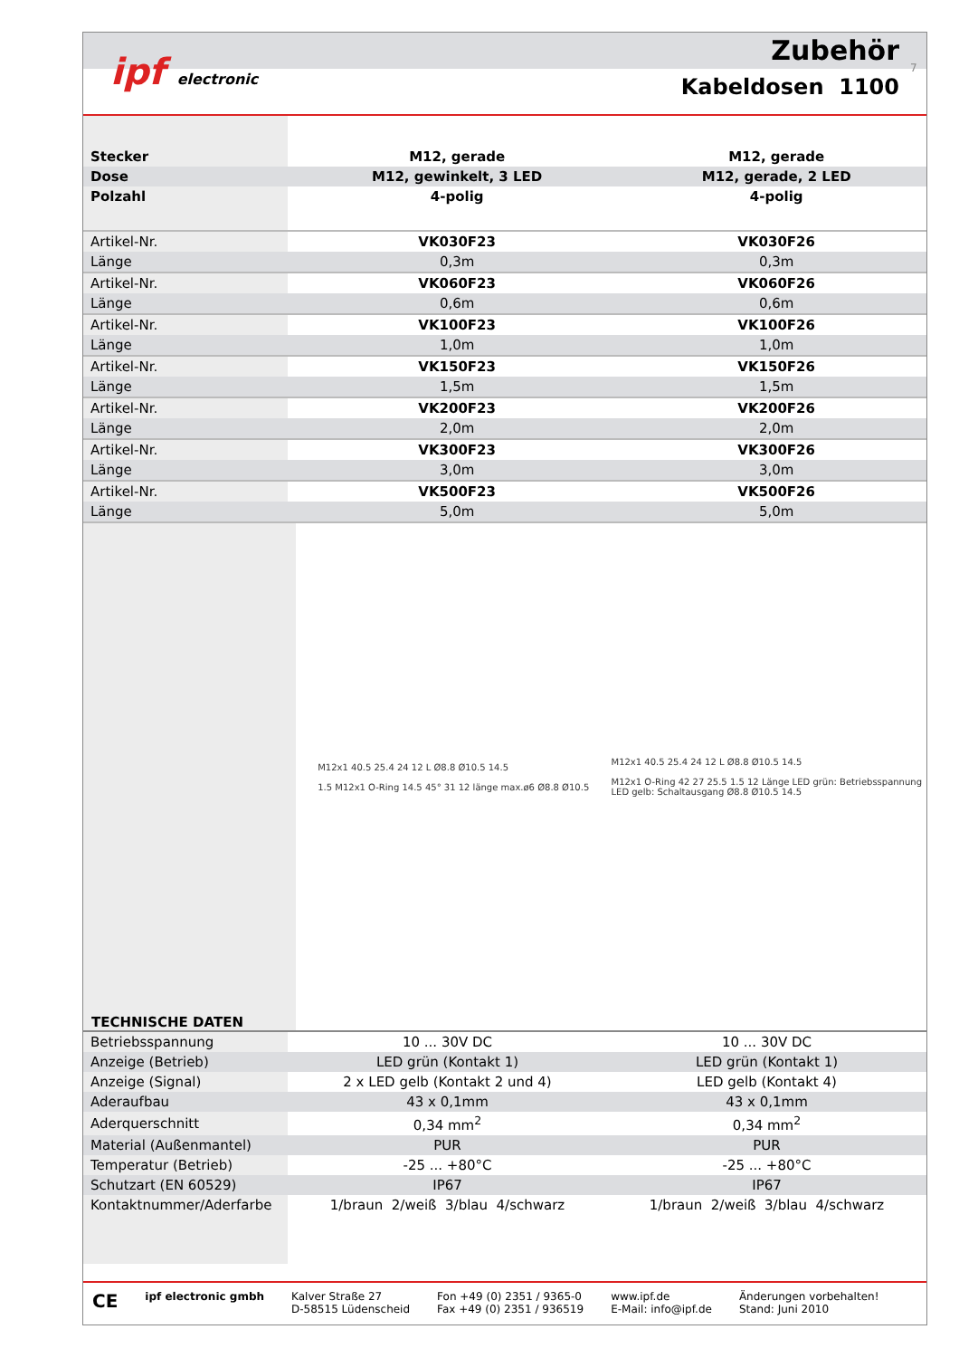Zubehör
Kabeldosen 1100
ipf electronic
7
| Stecker | M12, gerade | M12, gerade |
| Dose | M12, gewinkelt, 3 LED | M12, gerade, 2 LED |
| Polzahl | 4-polig | 4-polig |
| Artikel-Nr. | VK030F23 | VK030F26 |
| Länge | 0,3m | 0,3m |
| Artikel-Nr. | VK060F23 | VK060F26 |
| Länge | 0,6m | 0,6m |
| Artikel-Nr. | VK100F23 | VK100F26 |
| Länge | 1,0m | 1,0m |
| Artikel-Nr. | VK150F23 | VK150F26 |
| Länge | 1,5m | 1,5m |
| Artikel-Nr. | VK200F23 | VK200F26 |
| Länge | 2,0m | 2,0m |
| Artikel-Nr. | VK300F23 | VK300F26 |
| Länge | 3,0m | 3,0m |
| Artikel-Nr. | VK500F23 | VK500F26 |
| Länge | 5,0m | 5,0m |
TECHNISCHE DATEN
M12x1 40.5 25.4 24 12 L Ø8.8 Ø10.5 14.5
1.5 M12x1 O-Ring 14.5 45° 31 12 länge max.ø6 Ø8.8 Ø10.5
M12x1 40.5 25.4 24 12 L Ø8.8 Ø10.5 14.5
M12x1 O-Ring 42 27 25.5 1.5 12 Länge LED grün: Betriebsspannung LED gelb: Schaltausgang Ø8.8 Ø10.5 14.5
| Betriebsspannung | 10 ... 30V DC | 10 ... 30V DC |
| Anzeige (Betrieb) | LED grün (Kontakt 1) | LED grün (Kontakt 1) |
| Anzeige (Signal) | 2 x LED gelb (Kontakt 2 und 4) | LED gelb (Kontakt 4) |
| Aderaufbau | 43 x 0,1mm | 43 x 0,1mm |
| Aderquerschnitt | 0,34 mm<sup>2</sup> | 0,34 mm<sup>2</sup> |
| Material (Außenmantel) | PUR | PUR |
| Temperatur (Betrieb) | -25 ... +80°C | -25 ... +80°C |
| Schutzart (EN 60529) | IP67 | IP67 |
| Kontaktnummer/Aderfarbe | 1/braun 2/weiß 3/blau 4/schwarz | 1/braun 2/weiß 3/blau 4/schwarz |
CE
ipf electronic gmbh Kalver Straße 27
D-58515 Lüdenscheid
Fon +49 (0) 2351 / 9365-0
Fax +49 (0) 2351 / 936519
www.ipf.de
E-Mail: info@ipf.de
Änderungen vorbehalten!
Stand: Juni 2010